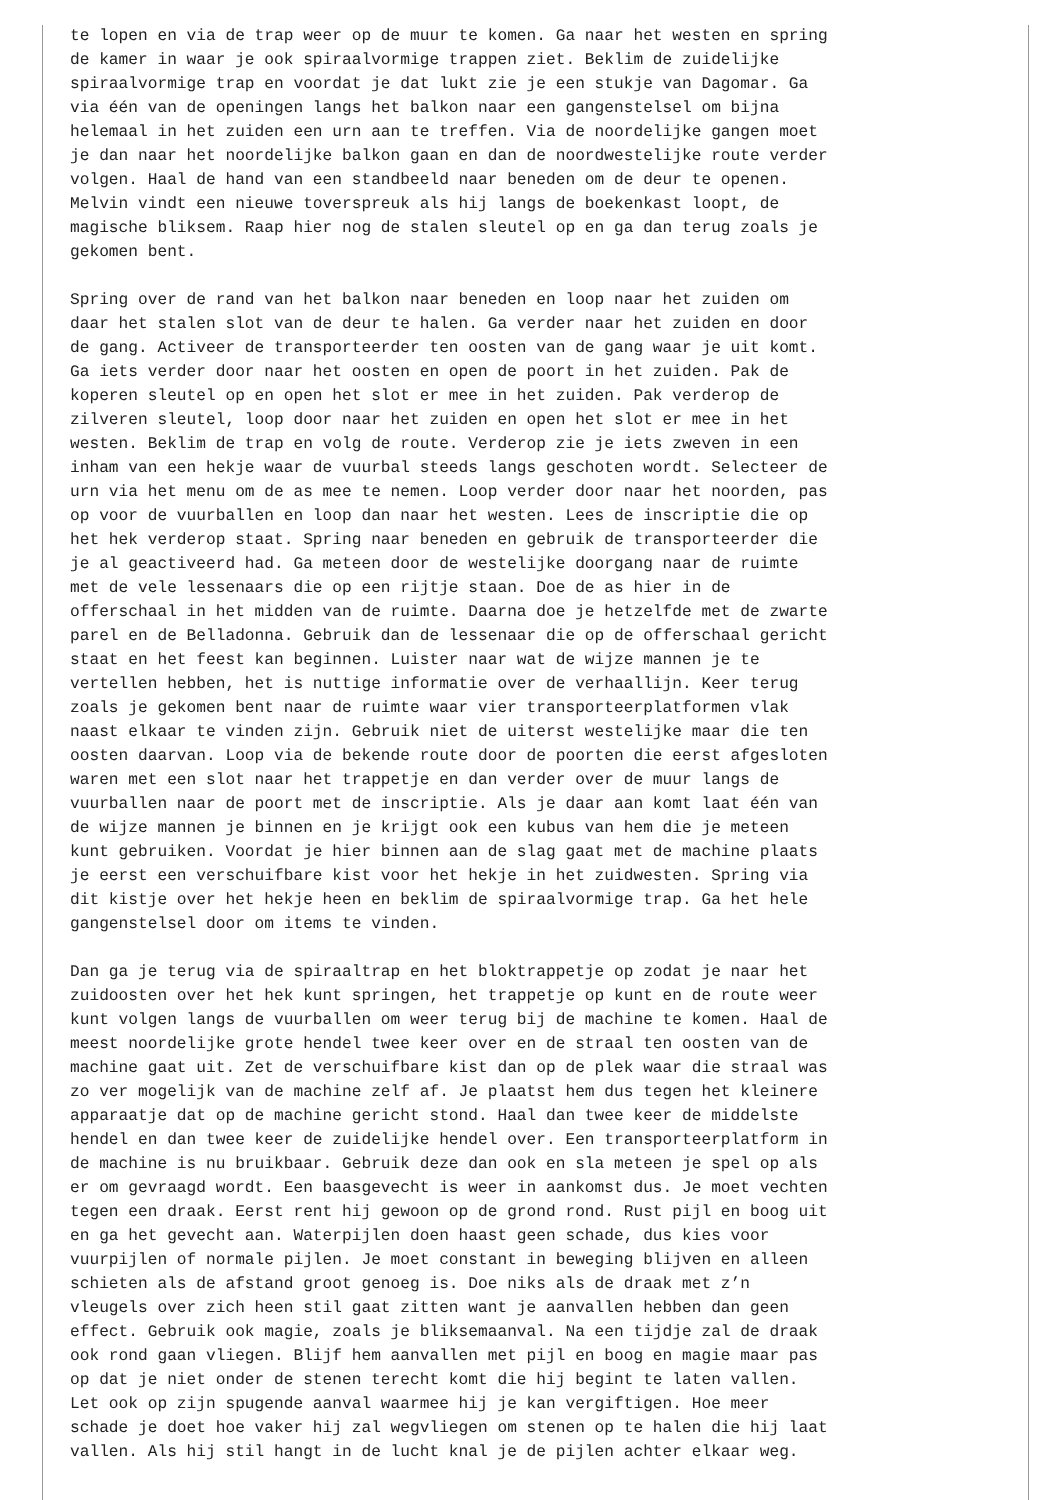te lopen en via de trap weer op de muur te komen. Ga naar het westen en spring de kamer in waar je ook spiraalvormige trappen ziet. Beklim de zuidelijke spiraalvormige trap en voordat je dat lukt zie je een stukje van Dagomar. Ga via één van de openingen langs het balkon naar een gangenstelsel om bijna helemaal in het zuiden een urn aan te treffen. Via de noordelijke gangen moet je dan naar het noordelijke balkon gaan en dan de noordwestelijke route verder volgen. Haal de hand van een standbeeld naar beneden om de deur te openen. Melvin vindt een nieuwe toverspreuk als hij langs de boekenkast loopt, de magische bliksem. Raap hier nog de stalen sleutel op en ga dan terug zoals je gekomen bent. Spring over de rand van het balkon naar beneden en loop naar het zuiden om daar het stalen slot van de deur te halen. Ga verder naar het zuiden en door de gang. Activeer de transporteerder ten oosten van de gang waar je uit komt. Ga iets verder door naar het oosten en open de poort in het zuiden. Pak de koperen sleutel op en open het slot er mee in het zuiden. Pak verderop de zilveren sleutel, loop door naar het zuiden en open het slot er mee in het westen. Beklim de trap en volg de route. Verderop zie je iets zweven in een inham van een hekje waar de vuurbal steeds langs geschoten wordt. Selecteer de urn via het menu om de as mee te nemen. Loop verder door naar het noorden, pas op voor de vuurballen en loop dan naar het westen. Lees de inscriptie die op het hek verderop staat. Spring naar beneden en gebruik de transporteerder die je al geactiveerd had. Ga meteen door de westelijke doorgang naar de ruimte met de vele lessenaars die op een rijtje staan. Doe de as hier in de offerschaal in het midden van de ruimte. Daarna doe je hetzelfde met de zwarte parel en de Belladonna. Gebruik dan de lessenaar die op de offerschaal gericht staat en het feest kan beginnen. Luister naar wat de wijze mannen je te vertellen hebben, het is nuttige informatie over de verhaallijn. Keer terug zoals je gekomen bent naar de ruimte waar vier transporteerplatformen vlak naast elkaar te vinden zijn. Gebruik niet de uiterst westelijke maar die ten oosten daarvan. Loop via de bekende route door de poorten die eerst afgesloten waren met een slot naar het trappetje en dan verder over de muur langs de vuurballen naar de poort met de inscriptie. Als je daar aan komt laat één van de wijze mannen je binnen en je krijgt ook een kubus van hem die je meteen kunt gebruiken. Voordat je hier binnen aan de slag gaat met de machine plaats je eerst een verschuifbare kist voor het hekje in het zuidwesten. Spring via dit kistje over het hekje heen en beklim de spiraalvormige trap. Ga het hele gangenstelsel door om items te vinden. Dan ga je terug via de spiraaltrap en het bloktrappetje op zodat je naar het zuidoosten over het hek kunt springen, het trappetje op kunt en de route weer kunt volgen langs de vuurballen om weer terug bij de machine te komen. Haal de meest noordelijke grote hendel twee keer over en de straal ten oosten van de machine gaat uit. Zet de verschuifbare kist dan op de plek waar die straal was zo ver mogelijk van de machine zelf af. Je plaatst hem dus tegen het kleinere apparaatje dat op de machine gericht stond. Haal dan twee keer de middelste hendel en dan twee keer de zuidelijke hendel over. Een transporteerplatform in de machine is nu bruikbaar. Gebruik deze dan ook en sla meteen je spel op als er om gevraagd wordt. Een baasgevecht is weer in aankomst dus. Je moet vechten tegen een draak. Eerst rent hij gewoon op de grond rond. Rust pijl en boog uit en ga het gevecht aan. Waterpijlen doen haast geen schade, dus kies voor vuurpijlen of normale pijlen. Je moet constant in beweging blijven en alleen schieten als de afstand groot genoeg is. Doe niks als de draak met z’n vleugels over zich heen stil gaat zitten want je aanvallen hebben dan geen effect. Gebruik ook magie, zoals je bliksemaanval. Na een tijdje zal de draak ook rond gaan vliegen. Blijf hem aanvallen met pijl en boog en magie maar pas op dat je niet onder de stenen terecht komt die hij begint te laten vallen. Let ook op zijn spugende aanval waarmee hij je kan vergiftigen. Hoe meer schade je doet hoe vaker hij zal wegvliegen om stenen op te halen die hij laat vallen. Als hij stil hangt in de lucht knal je de pijlen achter elkaar weg.